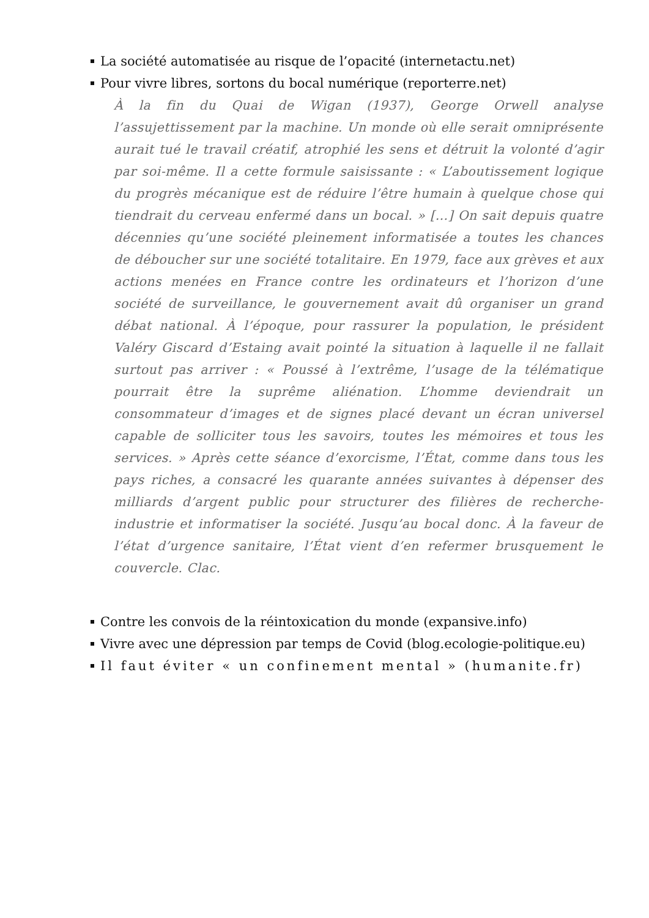La société automatisée au risque de l’opacité (internetactu.net)
Pour vivre libres, sortons du bocal numérique (reporterre.net)
À la fin du Quai de Wigan (1937), George Orwell analyse l’assujettissement par la machine. Un monde où elle serait omniprésente aurait tué le travail créatif, atrophié les sens et détruit la volonté d’agir par soi-même. Il a cette formule saisissante : « L’aboutissement logique du progrès mécanique est de réduire l’être humain à quelque chose qui tiendrait du cerveau enfermé dans un bocal. » […] On sait depuis quatre décennies qu’une société pleinement informatisée a toutes les chances de déboucher sur une société totalitaire. En 1979, face aux grèves et aux actions menées en France contre les ordinateurs et l’horizon d’une société de surveillance, le gouvernement avait dû organiser un grand débat national. À l’époque, pour rassurer la population, le président Valéry Giscard d’Estaing avait pointé la situation à laquelle il ne fallait surtout pas arriver : « Poussé à l’extrême, l’usage de la télématique pourrait être la suprême aliénation. L’homme deviendrait un consommateur d’images et de signes placé devant un écran universel capable de solliciter tous les savoirs, toutes les mémoires et tous les services. » Après cette séance d’exorcisme, l’État, comme dans tous les pays riches, a consacré les quarante années suivantes à dépenser des milliards d’argent public pour structurer des filières de recherche-industrie et informatiser la société. Jusqu’au bocal donc. À la faveur de l’état d’urgence sanitaire, l’État vient d’en refermer brusquement le couvercle. Clac.
Contre les convois de la réintoxication du monde (expansive.info)
Vivre avec une dépression par temps de Covid (blog.ecologie-politique.eu)
Il faut éviter « un confinement mental » (humanite.fr)